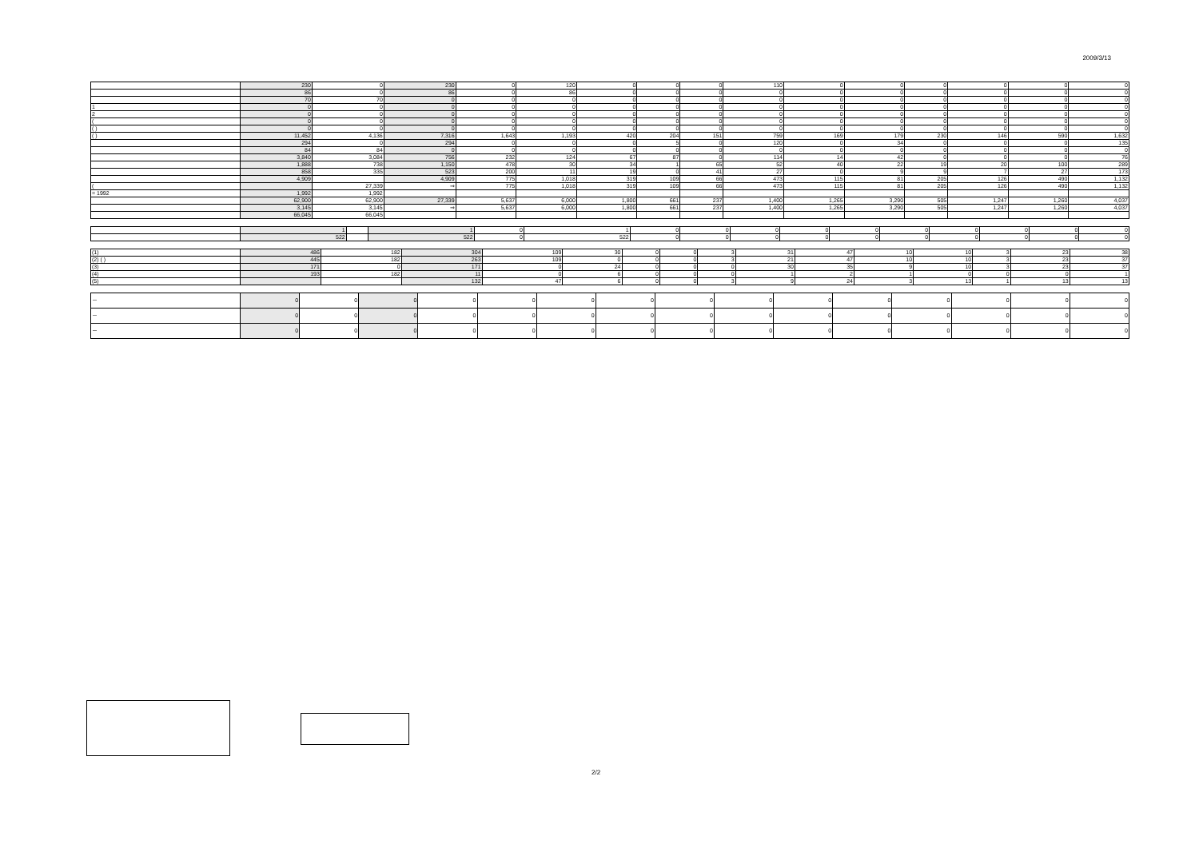2009/3/13
| | 230 | 0 | 230 | 0 | 120 | 0 | 0 | 0 | 110 | 0 | 0 | 0 | 0 | 0 | 0 |
| | 86 | 0 | 86 | 0 | 86 | 0 | 0 | 0 | 0 | 0 | 0 | 0 | 0 | 0 | 0 |
| | 70 | 70 | 0 | 0 | 0 | 0 | 0 | 0 | 0 | 0 | 0 | 0 | 0 | 0 | 0 |
| 1 | 0 | 0 | 0 | 0 | 0 | 0 | 0 | 0 | 0 | 0 | 0 | 0 | 0 | 0 | 0 |
| 2 | 0 | 0 | 0 | 0 | 0 | 0 | 0 | 0 | 0 | 0 | 0 | 0 | 0 | 0 | 0 |
| ( | 0 | 0 | 0 | 0 | 0 | 0 | 0 | 0 | 0 | 0 | 0 | 0 | 0 | 0 | 0 |
| ( ) | 0 | 0 | 0 | 0 | 0 | 0 | 0 | 0 | 0 | 0 | 0 | 0 | 0 | 0 | 0 |
| ( ) | 11,452 | 4,136 | 7,316 | 1,643 | 1,193 | 420 | 204 | 151 | 759 | 169 | 179 | 230 | 146 | 590 | 1,632 |
| | 294 | 0 | 294 | 0 | 0 | 0 | 5 | 0 | 120 | 0 | 34 | 0 | 0 | 0 | 135 |
| | 84 | 84 | 0 | 0 | 0 | 0 | 0 | 0 | 0 | 0 | 0 | 0 | 0 | 0 | 0 |
| | 3,840 | 3,084 | 756 | 232 | 124 | 67 | 87 | 0 | 114 | 14 | 42 | 0 | 0 | 0 | 76 |
| | 1,888 | 738 | 1,150 | 478 | 30 | 34 | 1 | 65 | 52 | 40 | 22 | 19 | 20 | 100 | 289 |
| | 858 | 335 | 523 | 200 | 11 | 19 | 0 | 41 | 27 | 0 | 9 | 9 | 7 | 27 | 173 |
| | 4,909 | | 4,909 | 775 | 1,018 | 319 | 109 | 66 | 473 | 115 | 81 | 205 | 126 | 490 | 1,132 |
| ( | | 27,339 | ⇒ | 775 | 1,018 | 319 | 109 | 66 | 473 | 115 | 81 | 205 | 126 | 490 | 1,132 |
| = 1992 | 1,992 | 1,992 | | | | | | | | | | | | | |
| | 62,900 | 62,900 | 27,339 | 5,637 | 6,000 | 1,800 | 661 | 237 | 1,400 | 1,265 | 3,290 | 505 | 1,247 | 1,260 | 4,037 |
| | 3,145 | 3,145 | ⇒ | 5,637 | 6,000 | 1,800 | 661 | 237 | 1,400 | 1,265 | 3,290 | 505 | 1,247 | 1,260 | 4,037 |
| | 66,045 | 66,045 | | | | | | | | | | | | | |
| | 1 | | 1 | 0 | 1 | 0 | 0 | 0 | 0 | 0 | 0 | 0 | 0 | 0 | 0 |
| | 522 | | 522 | 0 | 522 | 0 | 0 | 0 | 0 | 0 | 0 | 0 | 0 | 0 | 0 |
| (1) | 486 | 182 | 304 | 109 | 30 | 0 | 0 | 3 | 31 | 47 | 10 | 10 | 3 | 23 | 38 |
| (2) ( ) | 445 | 182 | 263 | 109 | 0 | 0 | 0 | 3 | 21 | 47 | 10 | 10 | 3 | 23 | 37 |
| (3) | 171 | 0 | 171 | 0 | 24 | 0 | 0 | 0 | 30 | 35 | 9 | 10 | 3 | 23 | 37 |
| (4) | 193 | 182 | 11 | 0 | 6 | 0 | 0 | 0 | 1 | 2 | 1 | 0 | 0 | 0 | 1 |
| (5) | | | 132 | 47 | 6 | 0 | 0 | 3 | 9 | 24 | 3 | 13 | 1 | 13 | 13 |
| － | 0 | 0 | 0 | 0 | 0 | 0 | 0 | 0 | 0 | 0 | 0 | 0 | 0 | 0 | 0 |
| － | 0 | 0 | 0 | 0 | 0 | 0 | 0 | 0 | 0 | 0 | 0 | 0 | 0 | 0 | 0 |
| － | 0 | 0 | 0 | 0 | 0 | 0 | 0 | 0 | 0 | 0 | 0 | 0 | 0 | 0 | 0 |
2/2